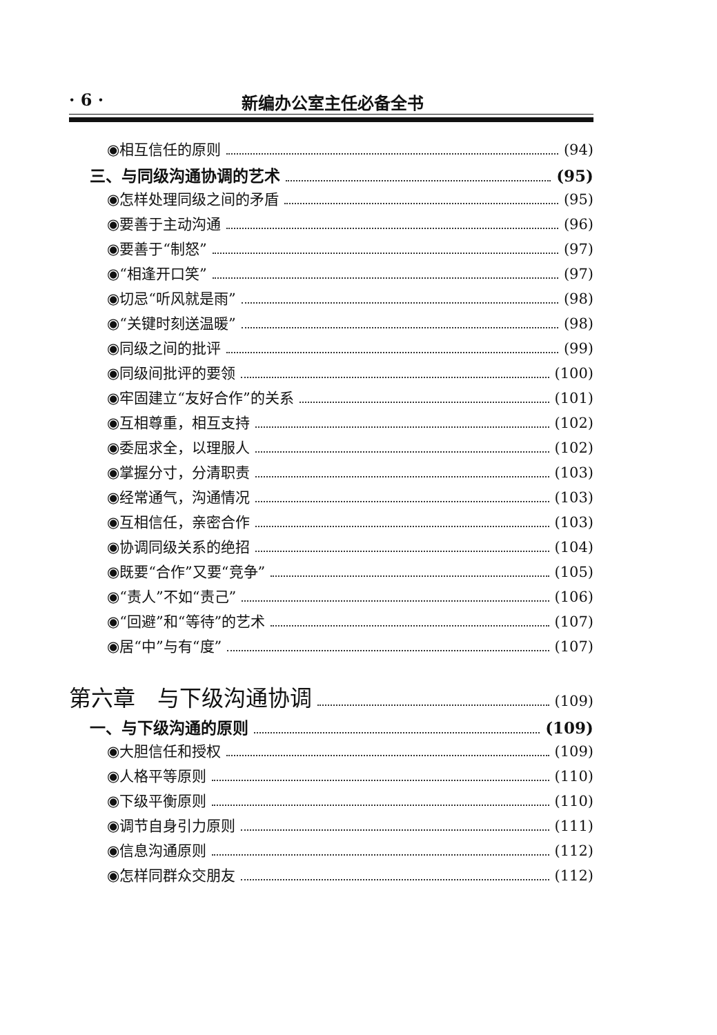· 6 · 新编办公室主任必备全书
◉相互信任的原则 (94)
三、与同级沟通协调的艺术 (95)
◉怎样处理同级之间的矛盾 (95)
◉要善于主动沟通 (96)
◉要善于“制怒” (97)
◉“相逢开口笑” (97)
◉切忌“听风就是雨” (98)
◉“关键时刻送温暖” (98)
◉同级之间的批评 (99)
◉同级间批评的要领 (100)
◉牢固建立“友好合作”的关系 (101)
◉互相尊重，相互支持 (102)
◉委屈求全，以理服人 (102)
◉掌握分寸，分清职责 (103)
◉经常通气，沟通情况 (103)
◉互相信任，亲密合作 (103)
◉协调同级关系的绝招 (104)
◉既要“合作”又要“竞争” (105)
◉“责人”不如“责己” (106)
◉“回避”和“等待”的艺术 (107)
◉居“中”与有“度” (107)
第六章　与下级沟通协调 (109)
一、与下级沟通的原则 (109)
◉大胆信任和授权 (109)
◉人格平等原则 (110)
◉下级平衡原则 (110)
◉调节自身引力原则 (111)
◉信息沟通原则 (112)
◉怎样同群众交朋友 (112)